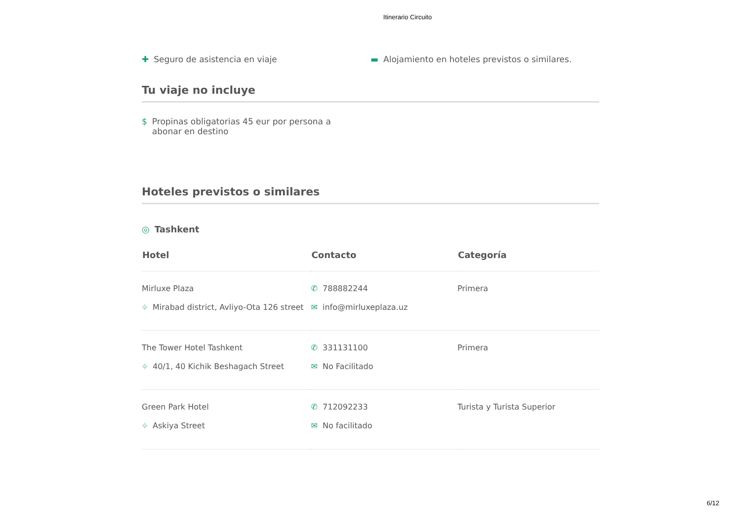Itinerario Circuito
✚ Seguro de asistencia en viaje
▬ Alojamiento en hoteles previstos o similares.
Tu viaje no incluye
$ Propinas obligatorias 45 eur por persona a abonar en destino
Hoteles previstos o similares
◎ Tashkent
| Hotel | Contacto | Categoría |
| --- | --- | --- |
| Mirluxe Plaza ⌖ Mirabad district, Avliyo-Ota 126 street | ✆ 788882244 ✉ info@mirluxeplaza.uz | Primera |
| The Tower Hotel Tashkent ⌖ 40/1, 40 Kichik Beshagach Street | ✆ 331131100 ✉ No Facilitado | Primera |
| Green Park Hotel ⌖ Askiya Street | ✆ 712092233 ✉ No facilitado | Turista y Turista Superior |
6/12